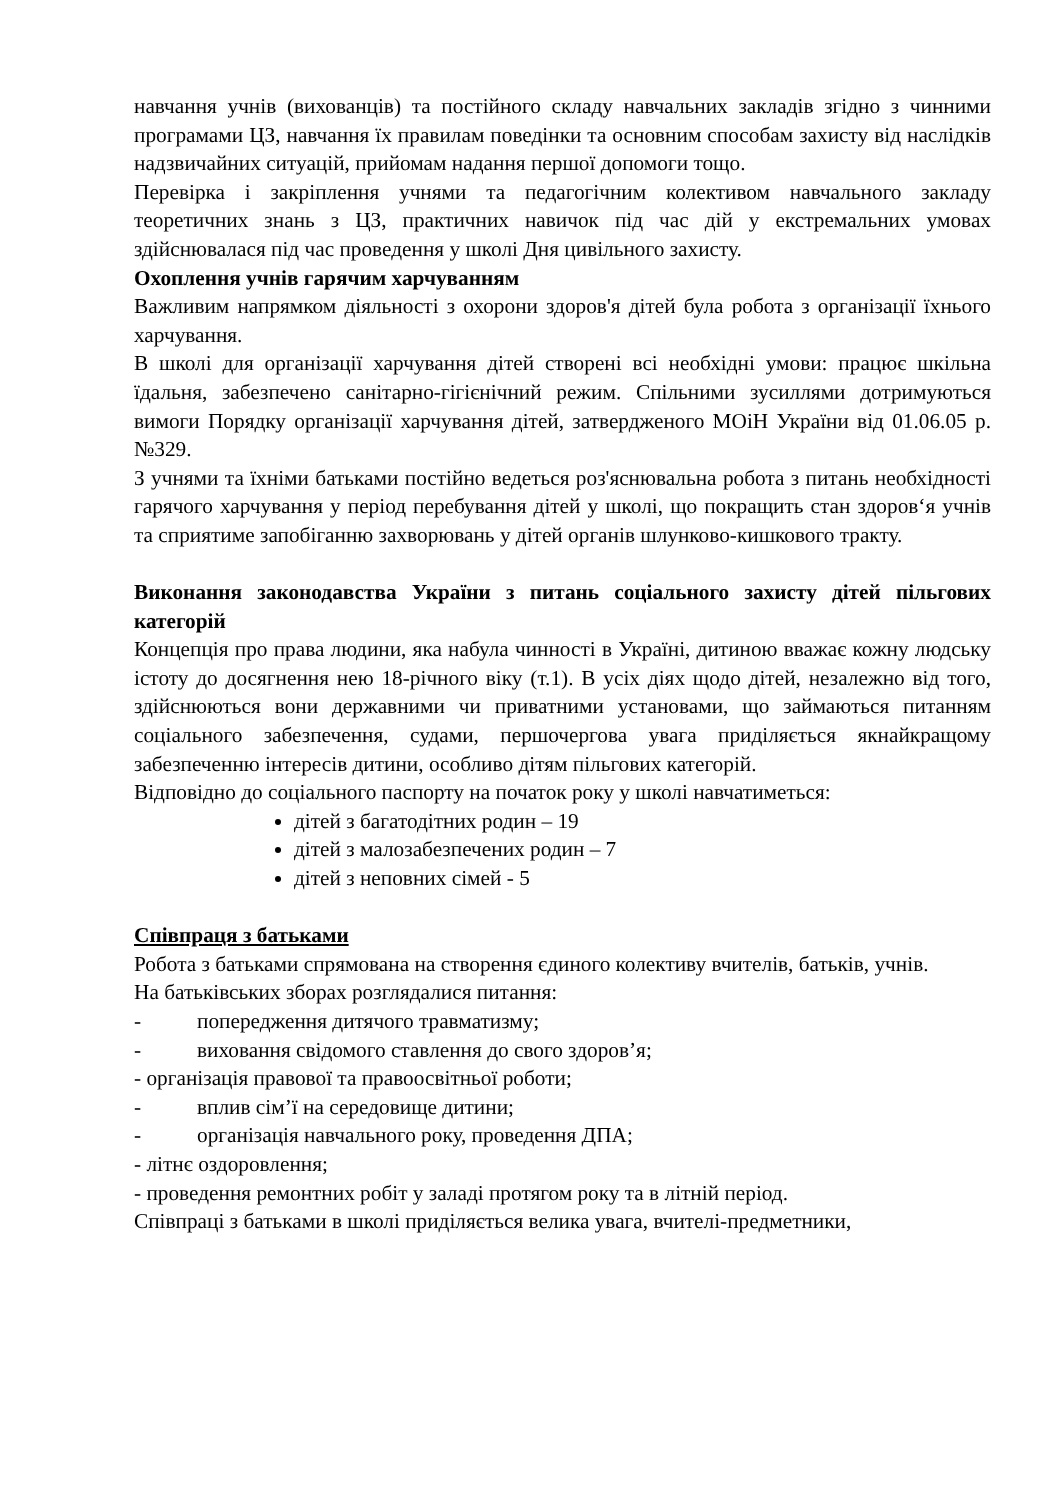навчання учнів (вихованців) та постійного складу навчальних закладів згідно з чинними програмами ЦЗ, навчання їх правилам поведінки та основним способам захисту від наслідків надзвичайних ситуацій, прийомам надання першої допомоги тощо.
Перевірка і закріплення учнями та педагогічним колективом навчального закладу теоретичних знань з ЦЗ, практичних навичок під час дій у екстремальних умовах здійснювалася під час проведення у школі Дня цивільного захисту.
Охоплення учнів гарячим харчуванням
Важливим напрямком діяльності з охорони здоров'я дітей була робота з організації їхнього харчування.
В школі для організації харчування дітей створені всі необхідні умови: працює шкільна їдальня, забезпечено санітарно-гігієнічний режим. Спільними зусиллями дотримуються вимоги Порядку організації харчування дітей, затвердженого МОіН України від 01.06.05 р. №329.
З учнями та їхніми батьками постійно ведеться роз'яснювальна робота з питань необхідності гарячого харчування у період перебування дітей у школі, що покращить стан здоров‘я учнів та сприятиме запобіганню захворювань у дітей органів шлунково-кишкового тракту.
Виконання законодавства України з питань соціального захисту дітей пільгових категорій
Концепція про права людини, яка набула чинності в Україні, дитиною вважає кожну людську істоту до досягнення нею 18-річного віку (т.1). В усіх діях щодо дітей, незалежно від того, здійснюються вони державними чи приватними установами, що займаються питанням соціального забезпечення, судами, першочергова увага приділяється якнайкращому забезпеченню інтересів дитини, особливо дітям пільгових категорій.
Відповідно до соціального паспорту на початок року у школі навчатиметься:
дітей з багатодітних родин – 19
дітей з малозабезпечених родин – 7
дітей з неповних сімей - 5
Співпраця з батьками
Робота з батьками спрямована на створення єдиного колективу вчителів, батьків, учнів.
На батьківських зборах розглядалися питання:
- попередження дитячого травматизму;
- виховання свідомого ставлення до свого здоров’я;
- організація правової та правоосвітньої роботи;
- вплив сім’ї на середовище дитини;
- організація навчального року, проведення ДПА;
- літнє оздоровлення;
- проведення ремонтних робіт у заладі протягом року та в літній період.
Співпраці з батьками в школі приділяється велика увага, вчителі-предметники,